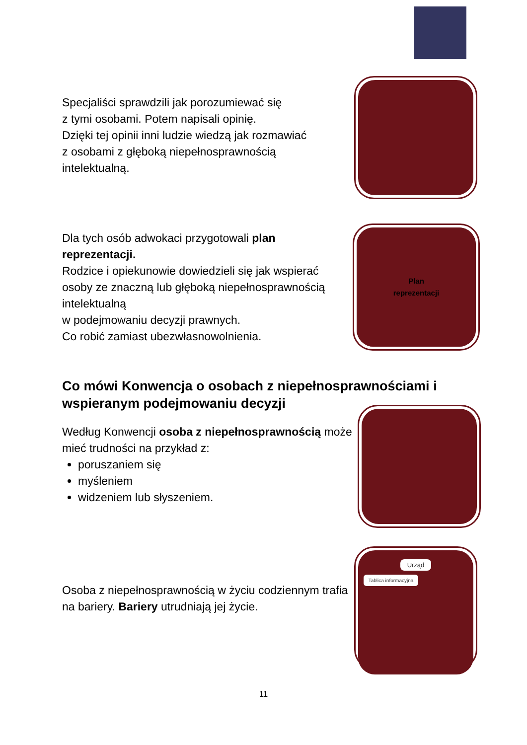Specjaliści sprawdzili jak porozumiewać się
z tymi osobami. Potem napisali opinię.
Dzięki tej opinii inni ludzie wiedzą jak rozmawiać
z osobami z głęboką niepełnosprawnością
intelektualną.
Dla tych osób adwokaci przygotowali plan reprezentacji.
Rodzice i opiekunowie dowiedzieli się jak wspierać osoby ze znaczną lub głęboką niepełnosprawnością intelektualną
w podejmowaniu decyzji prawnych.
Co robić zamiast ubezwłasnowolnienia.
Plan
reprezentacji
Co mówi Konwencja o osobach z niepełnosprawnościami i wspieranym podejmowaniu decyzji
Według Konwencji osoba z niepełnosprawnością może mieć trudności na przykład z:
poruszaniem się
myśleniem
widzeniem lub słyszeniem.
Osoba z niepełnosprawnością w życiu codziennym trafia na bariery. Bariery utrudniają jej życie.
Urząd
Tablica informacyjna
11